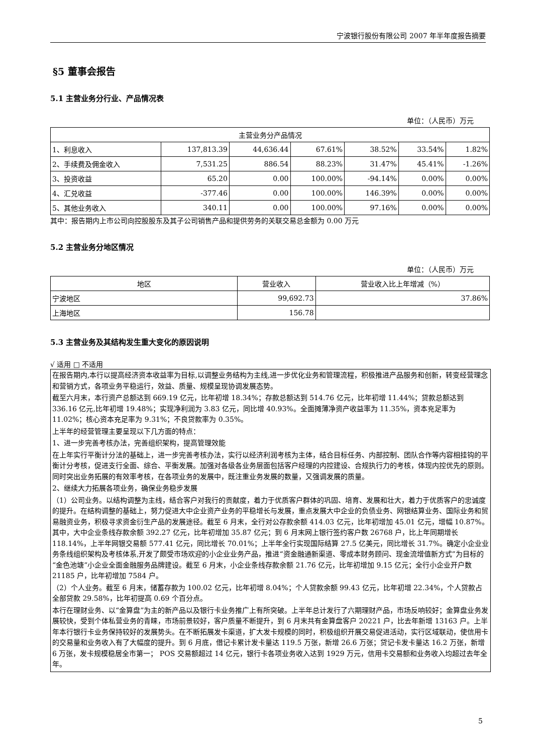宁波银行股份有限公司 2007 年半年度报告摘要
§5 董事会报告
5.1 主营业务分行业、产品情况表
单位：（人民币）万元
| 主营业务分产品情况 | | | | | | |
| --- | --- | --- | --- | --- | --- | --- |
| 1、利息收入 | 137,813.39 | 44,636.44 | 67.61% | 38.52% | 33.54% | 1.82% |
| 2、手续费及佣金收入 | 7,531.25 | 886.54 | 88.23% | 31.47% | 45.41% | -1.26% |
| 3、投资收益 | 65.20 | 0.00 | 100.00% | -94.14% | 0.00% | 0.00% |
| 4、汇兑收益 | -377.46 | 0.00 | 100.00% | 146.39% | 0.00% | 0.00% |
| 5、其他业务收入 | 340.11 | 0.00 | 100.00% | 97.16% | 0.00% | 0.00% |
其中：报告期内上市公司向控股股东及其子公司销售产品和提供劳务的关联交易总金额为 0.00 万元
5.2 主营业务分地区情况
单位：（人民币）万元
| 地区 | 营业收入 | 营业收入比上年增减（%） |
| --- | --- | --- |
| 宁波地区 | 99,692.73 | 37.86% |
| 上海地区 | 156.78 | |
5.3 主营业务及其结构发生重大变化的原因说明
√ 适用 □ 不适用
在报告期内,本行以提高经济资本收益率为目标,以调整业务结构为主线,进一步优化业务和管理流程，积极推进产品服务和创新，转变经营理念和营销方式，各项业务平稳运行，效益、质量、规模呈现协调发展态势。
截至六月末，本行资产总额达到 669.19 亿元，比年初增 18.34%；存款总额达到 514.76 亿元，比年初增 11.44%；贷款总额达到 336.16 亿元,比年初增 19.48%；实现净利润为 3.83 亿元，同比增 40.93%。全面摊薄净资产收益率为 11.35%，资本充足率为 11.02%；核心资本充足率为 9.31%；不良贷款率为 0.35%。
上半年的经营管理主要呈现以下几方面的特点：
1、进一步完善考核办法，完善组织架构，提高管理效能
在上年实行平衡计分法的基础上，进一步完善考核办法，实行以经济利润考核为主体，结合目标任务、内部控制、团队合作等内容相挂钩的平衡计分考核，促进支行全面、综合、平衡发展。加强对各级各业务层面包括客户经理的内控建设、合规执行力的考核，体现内控优先的原则。同时突出业务拓展的有效率考核，在各项业务的发展中，既注重业务发展的数量，又强调发展的质量。
2、继续大力拓展各项业务，确保业务稳步发展
（1）公司业务。以结构调整为主线，结合客户对我行的贡献度，着力于优质客户群体的巩固、培育、发展和壮大，着力于优质客户的忠诚度的提升。在结构调整的基础上，努力促进大中企业资产业务的平稳增长与发展，重点发展大中企业的负债业务、网银结算业务、国际业务和贸易融资业务，积极寻求资金衍生产品的发展途径。截至 6 月末，全行对公存款余额 414.03 亿元，比年初增加 45.01 亿元，增幅 10.87%。其中，大中企业条线存款余额 392.27 亿元，比年初增加 35.87 亿元；到 6 月末网上银行签约客户数 26768 户，比上年同期增长 118.14%，上半年网银交易额 577.41 亿元，同比增长 70.01%；上半年全行实现国际结算 27.5 亿美元，同比增长 31.7%。确定小企业业务条线组织架构及考核体系,开发了颇受市场欢迎的小企业业务产品，推进“资金融通新渠道、零成本财务顾问、现金流增值新方式”为目标的“金色池塘”小企业全面金融服务品牌建设。截至 6 月末，小企业条线存款余额 21.76 亿元，比年初增加 9.15 亿元；全行小企业开户数 21185 户，比年初增加 7584 户。
（2）个人业务。截至 6 月末，储蓄存款为 100.02 亿元，比年初增 8.04%；个人贷款余额 99.43 亿元，比年初增 22.34%，个人贷款占全部贷款 29.58%，比年初提高 0.69 个百分点。
本行在理财业务、以“金算盘”为主的新产品以及银行卡业务推广上有所突破。上半年总计发行了六期理财产品，市场反响较好；金算盘业务发展较快，受到个体私营业务的青睐，市场前景较好，客户质量不断提升，到 6 月末共有金算盘客户 20221 户，比去年新增 13163 户。上半年本行银行卡业务保持较好的发展势头。在不断拓展发卡渠道，扩大发卡规模的同时，积极组织开展交易促进活动，实行区域联动，使信用卡的交易量和业务收入有了大幅度的提升。到 6 月底，借记卡累计发卡量达 119.5 万张，新增 26.6 万张；贷记卡发卡量达 16.2 万张，新增 6 万张，发卡规模稳居全市第一； POS 交易额超过 14 亿元，银行卡各项业务收入达到 1929 万元，信用卡交易额和业务收入均超过去年全年。
5